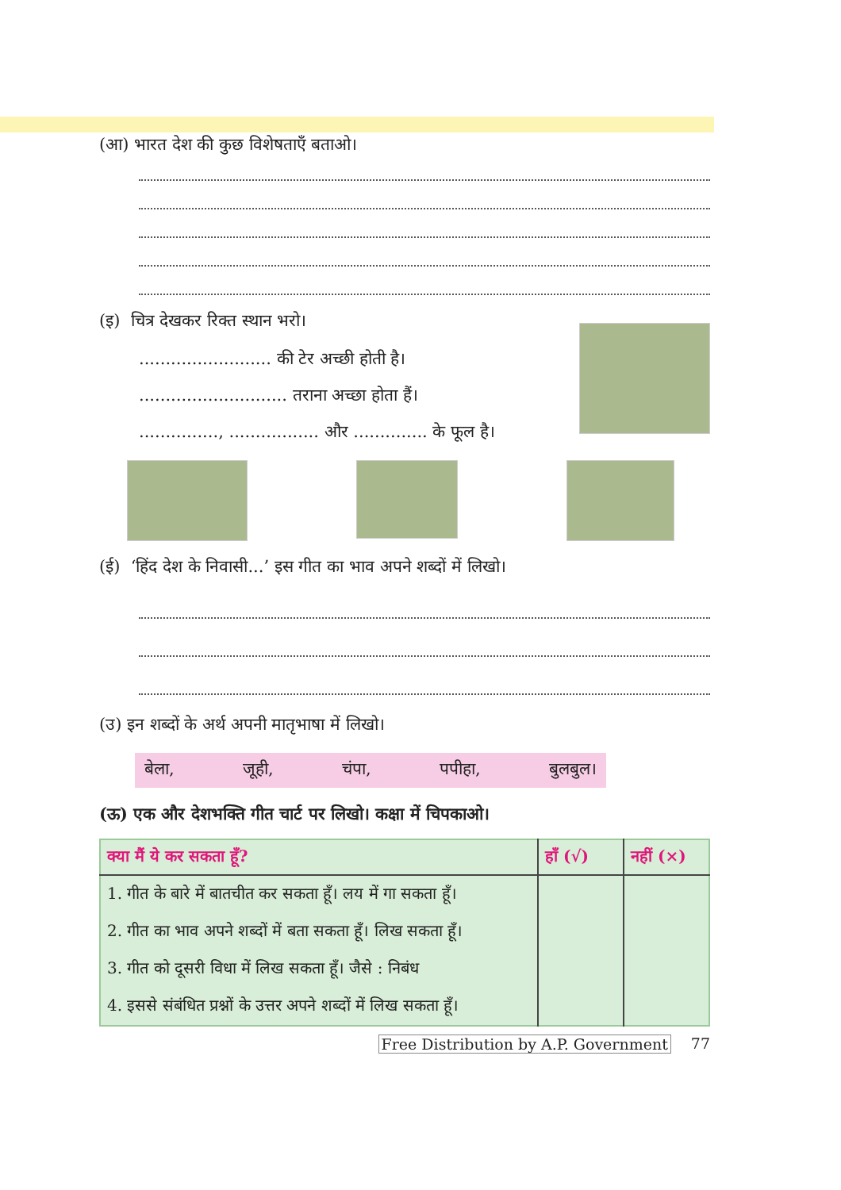(आ) भारत देश की कुछ विशेषताएँ बताओ।
(इ) चित्र देखकर रिक्त स्थान भरो।
......................... की टेर अच्छी होती है।
............................ तराना अच्छा होता हैं।
..............., ................. और .............. के फूल है।
(ई) ‘हिंद देश के निवासी...’ इस गीत का भाव अपने शब्दों में लिखो।
(उ) इन शब्दों के अर्थ अपनी मातृभाषा में लिखो।
बेला, जूही, चंपा, पपीहा, बुलबुल।
(ऊ) एक और देशभक्ति गीत चार्ट पर लिखो। कक्षा में चिपकाओ।
| क्या मैं ये कर सकता हूँ? | हाँ (√) | नहीं (×) |
| --- | --- | --- |
| 1. गीत के बारे में बातचीत कर सकता हूँ। लय में गा सकता हूँ। | | |
| 2. गीत का भाव अपने शब्दों में बता सकता हूँ। लिख सकता हूँ। | | |
| 3. गीत को दूसरी विधा में लिख सकता हूँ। जैसे : निबंध | | |
| 4. इससे संबंधित प्रश्नों के उत्तर अपने शब्दों में लिख सकता हूँ। | | |
Free Distribution by A.P. Government 77